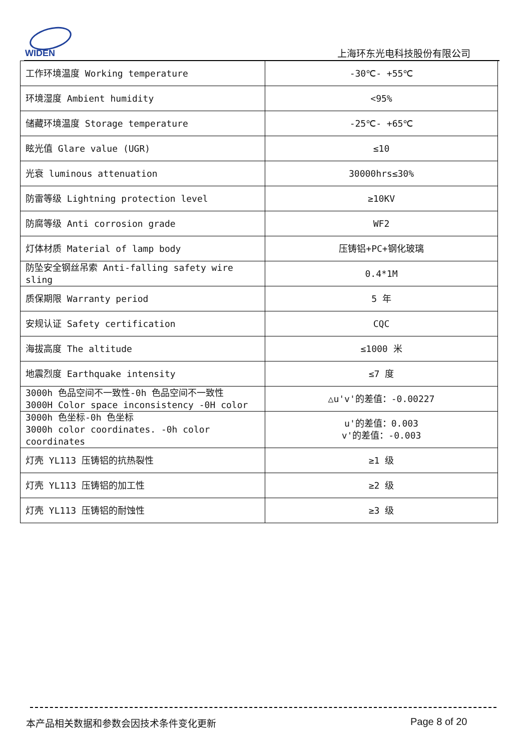WIDEN
上海环东光电科技股份有限公司
| 工作环境温度 Working temperature | -30℃- +55℃ |
| 环境湿度 Ambient humidity | <95% |
| 储藏环境温度 Storage temperature | -25℃- +65℃ |
| 眩光值 Glare value (UGR) | ≤10 |
| 光衰 luminous attenuation | 30000hrs≤30% |
| 防雷等级 Lightning protection level | ≥10KV |
| 防腐等级 Anti corrosion grade | WF2 |
| 灯体材质 Material of lamp body | 压铸铝+PC+钢化玻璃 |
| 防坠安全钢丝吊索 Anti-falling safety wire sling | 0.4*1M |
| 质保期限 Warranty period | 5 年 |
| 安规认证 Safety certification | CQC |
| 海拔高度 The altitude | ≤1000 米 |
| 地震烈度 Earthquake intensity | ≤7 度 |
| 3000h 色品空间不一致性-0h 色品空间不一致性 3000H Color space inconsistency -0H color | △u'v'的差值：-0.00227 |
| 3000h 色坐标-0h 色坐标 3000h color coordinates. -0h color coordinates | u'的差值：0.003 v'的差值：-0.003 |
| 灯壳 YL113 压铸铝的抗热裂性 | ≥1 级 |
| 灯壳 YL113 压铸铝的加工性 | ≥2 级 |
| 灯壳 YL113 压铸铝的耐蚀性 | ≥3 级 |
本产品相关数据和参数会因技术条件变化更新
Page 8 of 20